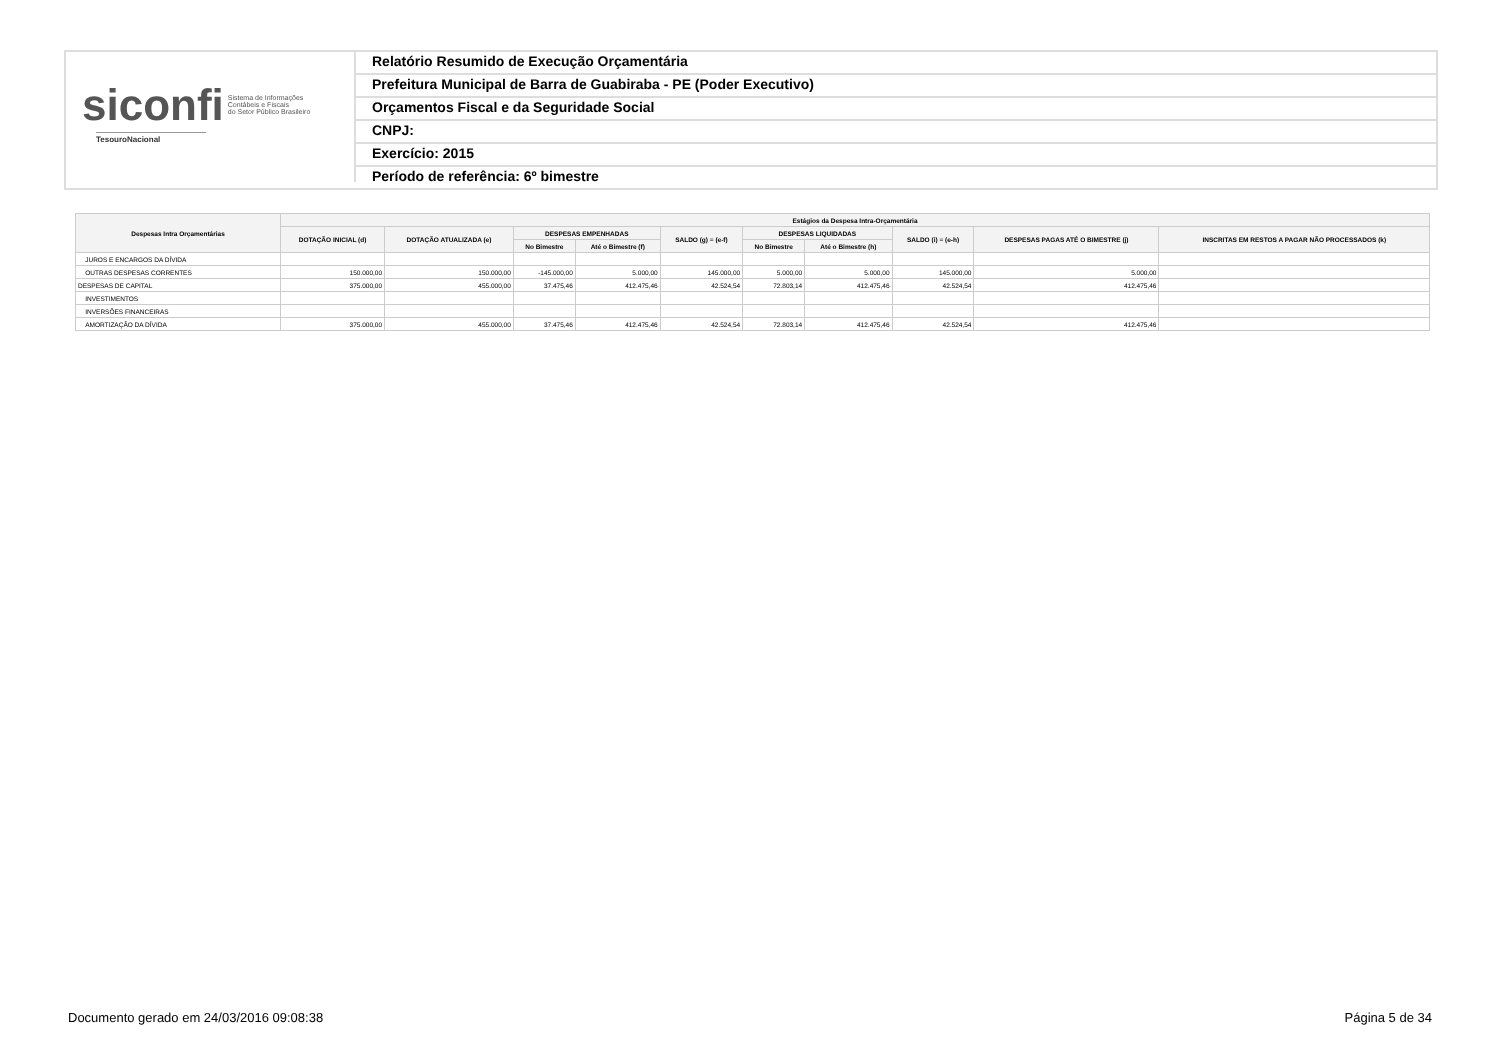siconfi Sistema de Informações
Contábeis e Fiscais
do Setor Público Brasileiro
TesouroNacional
Relatório Resumido de Execução Orçamentária
Prefeitura Municipal de Barra de Guabiraba - PE (Poder Executivo)
Orçamentos Fiscal e da Seguridade Social
CNPJ:
Exercício: 2015
Período de referência: 6º bimestre
| Despesas Intra Orçamentárias | Estágios da Despesa Intra-Orçamentária | | | | | | | | | |
| --- | --- | --- | --- | --- | --- | --- | --- | --- | --- | --- |
| | DOTAÇÃO INICIAL (d) | DOTAÇÃO ATUALIZADA (e) | DESPESAS EMPENHADAS | | SALDO (g) = (e-f) | DESPESAS LIQUIDADAS | | SALDO (i) = (e-h) | DESPESAS PAGAS ATÉ O BIMESTRE (j) | INSCRITAS EM RESTOS A PAGAR NÃO PROCESSADOS (k) |
| | | | No Bimestre | Até o Bimestre (f) | | No Bimestre | Até o Bimestre (h) | | | |
| JUROS E ENCARGOS DA DÍVIDA | | | | | | | | | | |
| OUTRAS DESPESAS CORRENTES | 150.000,00 | 150.000,00 | -145.000,00 | 5.000,00 | 145.000,00 | 5.000,00 | 5.000,00 | 145.000,00 | 5.000,00 | |
| DESPESAS DE CAPITAL | 375.000,00 | 455.000,00 | 37.475,46 | 412.475,46 | 42.524,54 | 72.803,14 | 412.475,46 | 42.524,54 | 412.475,46 | |
| INVESTIMENTOS | | | | | | | | | | |
| INVERSÕES FINANCEIRAS | | | | | | | | | | |
| AMORTIZAÇÃO DA DÍVIDA | 375.000,00 | 455.000,00 | 37.475,46 | 412.475,46 | 42.524,54 | 72.803,14 | 412.475,46 | 42.524,54 | 412.475,46 | |
Documento gerado em 24/03/2016 09:08:38 Página 5 de 34